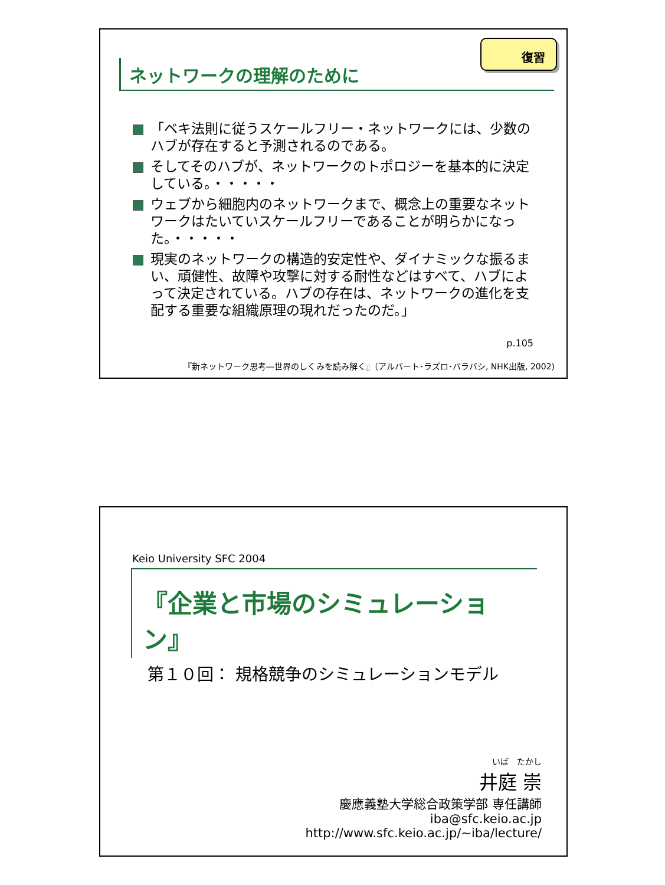復習
ネットワークの理解のために
「ベキ法則に従うスケールフリー・ネットワークには、少数のハブが存在すると予測されるのである。
そしてそのハブが、ネットワークのトポロジーを基本的に決定している。・・・・・
ウェブから細胞内のネットワークまで、概念上の重要なネットワークはたいていスケールフリーであることが明らかになった。・・・・・
現実のネットワークの構造的安定性や、ダイナミックな振るまい、頑健性、故障や攻撃に対する耐性などはすべて、ハブによって決定されている。ハブの存在は、ネットワークの進化を支配する重要な組織原理の現れだったのだ。」
p.105
『新ネットワーク思考―世界のしくみを読み解く』（アルバート･ラズロ･バラバシ, NHK出版, 2002)
Keio University SFC 2004
『企業と市場のシミュレーション』
第１０回： 規格競争のシミュレーションモデル
いば　たかし
井庭 崇
慶應義塾大学総合政策学部 専任講師
iba@sfc.keio.ac.jp
http://www.sfc.keio.ac.jp/~iba/lecture/